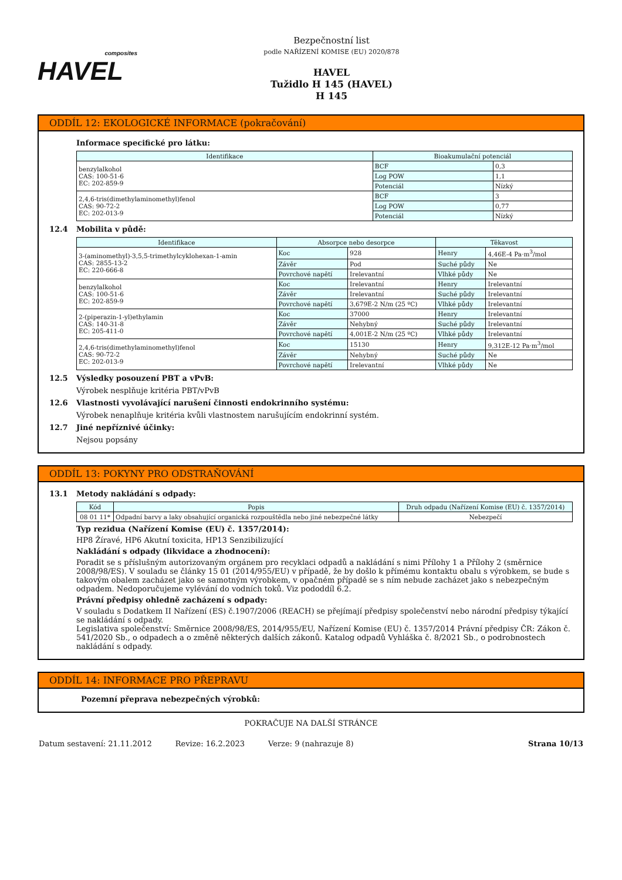composites
HAVEL
Bezpečnostní list
podle NAŘÍZENÍ KOMISE (EU) 2020/878
HAVEL
Tužidlo H 145 (HAVEL)
H 145
ODDÍL 12: EKOLOGICKÉ INFORMACE (pokračování)
Informace specifické pro látku:
| Identifikace | Bioakumulační potenciál | |
| --- | --- | --- |
| benzylalkohol CAS: 100-51-6 EC: 202-859-9 | BCF | 0,3 |
| | Log POW | 1,1 |
| | Potenciál | Nízký |
| 2,4,6-tris(dimethylaminomethyl)fenol CAS: 90-72-2 EC: 202-013-9 | BCF | 3 |
| | Log POW | 0,77 |
| | Potenciál | Nízký |
12.4 Mobilita v půdě:
| Identifikace | Absorpce nebo desorpce | | Těkavost | |
| --- | --- | --- | --- | --- |
| 3-(aminomethyl)-3,5,5-trimethylcyklohexan-1-amin CAS: 2855-13-2 EC: 220-666-8 | Koc | 928 | Henry | 4,46E-4 Pa·m<sup>3</sup>/mol |
| | Závěr | Pod | Suché půdy | Ne |
| | Povrchové napětí | Irelevantní | Vlhké půdy | Ne |
| benzylalkohol CAS: 100-51-6 EC: 202-859-9 | Koc | Irelevantní | Henry | Irelevantní |
| | Závěr | Irelevantní | Suché půdy | Irelevantní |
| | Povrchové napětí | 3,679E-2 N/m (25 ºC) | Vlhké půdy | Irelevantní |
| 2-(piperazin-1-yl)ethylamin CAS: 140-31-8 EC: 205-411-0 | Koc | 37000 | Henry | Irelevantní |
| | Závěr | Nehybný | Suché půdy | Irelevantní |
| | Povrchové napětí | 4,001E-2 N/m (25 ºC) | Vlhké půdy | Irelevantní |
| 2,4,6-tris(dimethylaminomethyl)fenol CAS: 90-72-2 EC: 202-013-9 | Koc | 15130 | Henry | 9,312E-12 Pa·m<sup>3</sup>/mol |
| | Závěr | Nehybný | Suché půdy | Ne |
| | Povrchové napětí | Irelevantní | Vlhké půdy | Ne |
12.5 Výsledky posouzení PBT a vPvB:
Výrobek nesplňuje kritéria PBT/vPvB
12.6 Vlastnosti vyvolávající narušení činnosti endokrinního systému:
Výrobek nenaplňuje kritéria kvůli vlastnostem narušujícím endokrinní systém.
12.7 Jiné nepříznivé účinky:
Nejsou popsány
ODDÍL 13: POKYNY PRO ODSTRAŇOVÁNÍ
13.1 Metody nakládání s odpady:
| Kód | Popis | Druh odpadu (Nařízení Komise (EU) č. 1357/2014) |
| --- | --- | --- |
| 08 01 11* | Odpadní barvy a laky obsahující organická rozpouštědla nebo jiné nebezpečné látky | Nebezpečí |
Typ rezidua (Nařízení Komise (EU) č. 1357/2014):
HP8 Žíravé, HP6 Akutní toxicita, HP13 Senzibilizující
Nakládání s odpady (likvidace a zhodnocení):
Poradit se s příslušným autorizovaným orgánem pro recyklaci odpadů a nakládání s nimi Přílohy 1 a Přílohy 2 (směrnice 2008/98/ES). V souladu se články 15 01 (2014/955/EU) v případě, že by došlo k přímému kontaktu obalu s výrobkem, se bude s takovým obalem zacházet jako se samotným výrobkem, v opačném případě se s ním nebude zacházet jako s nebezpečným odpadem. Nedoporučujeme vylévání do vodních toků. Viz pododdíl 6.2.
Právní předpisy ohledně zacházení s odpady:
V souladu s Dodatkem II Nařízení (ES) č.1907/2006 (REACH) se přejímají předpisy společenství nebo národní předpisy týkající se nakládání s odpady.
Legislativa společenství: Směrnice 2008/98/ES, 2014/955/EU, Nařízení Komise (EU) č. 1357/2014 Právní předpisy ČR: Zákon č. 541/2020 Sb., o odpadech a o změně některých dalších zákonů. Katalog odpadů Vyhláška č. 8/2021 Sb., o podrobnostech nakládání s odpady.
ODDÍL 14: INFORMACE PRO PŘEPRAVU
Pozemní přeprava nebezpečných výrobků:
POKRAČUJE NA DALŠÍ STRÁNCE
Datum sestavení: 21.11.2012 Revize: 16.2.2023 Verze: 9 (nahrazuje 8) Strana 10/13